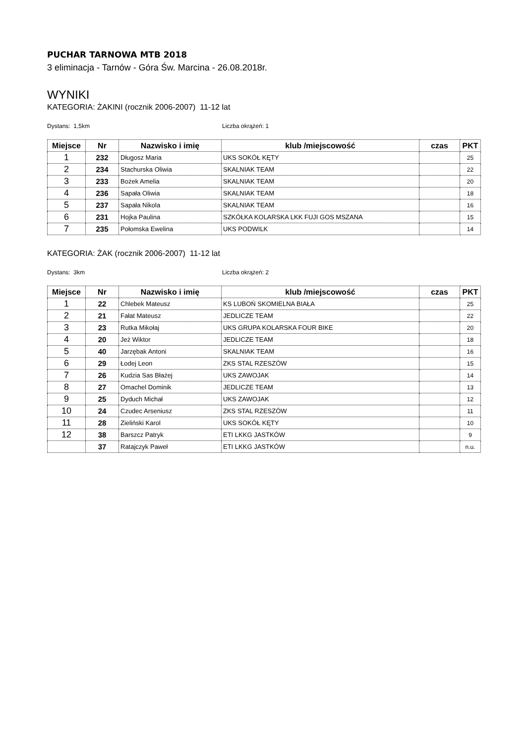PUCHAR TARNOWA MTB 2018
3 eliminacja - Tarnów - Góra Św. Marcina - 26.08.2018r.
WYNIKI
KATEGORIA: ŻAKINI (rocznik 2006-2007) 11-12 lat
Dystans: 1,5km Liczba okrążeń: 1
| Miejsce | Nr | Nazwisko i imię | klub /miejscowość | czas | PKT |
| --- | --- | --- | --- | --- | --- |
| 1 | 232 | Długosz Maria | UKS SOKÓŁ KĘTY | | 25 |
| 2 | 234 | Stachurska Oliwia | SKALNIAK TEAM | | 22 |
| 3 | 233 | Bożek Amelia | SKALNIAK TEAM | | 20 |
| 4 | 236 | Sapała Oliwia | SKALNIAK TEAM | | 18 |
| 5 | 237 | Sapała Nikola | SKALNIAK TEAM | | 16 |
| 6 | 231 | Hojka Paulina | SZKÓŁKA KOLARSKA LKK FUJI GOS MSZANA | | 15 |
| 7 | 235 | Połomska Ewelina | UKS PODWILK | | 14 |
KATEGORIA: ŻAK (rocznik 2006-2007) 11-12 lat
Dystans: 3km Liczba okrążeń: 2
| Miejsce | Nr | Nazwisko i imię | klub /miejscowość | czas | PKT |
| --- | --- | --- | --- | --- | --- |
| 1 | 22 | Chlebek Mateusz | KS LUBOŃ SKOMIELNA BIAŁA | | 25 |
| 2 | 21 | Fałat Mateusz | JEDLICZE TEAM | | 22 |
| 3 | 23 | Rutka Mikołaj | UKS GRUPA KOLARSKA FOUR BIKE | | 20 |
| 4 | 20 | Jeż Wiktor | JEDLICZE TEAM | | 18 |
| 5 | 40 | Jarzębak Antoni | SKALNIAK TEAM | | 16 |
| 6 | 29 | Łodej Leon | ZKS STAL RZESZÓW | | 15 |
| 7 | 26 | Kudzia Sas Błażej | UKS ZAWOJAK | | 14 |
| 8 | 27 | Omachel Dominik | JEDLICZE TEAM | | 13 |
| 9 | 25 | Dyduch Michał | UKS ZAWOJAK | | 12 |
| 10 | 24 | Czudec Arseniusz | ZKS STAL RZESZÓW | | 11 |
| 11 | 28 | Zieliński Karol | UKS SOKÓŁ KĘTY | | 10 |
| 12 | 38 | Barszcz Patryk | ETI LKKG JASTKÓW | | 9 |
| | 37 | Ratajczyk Paweł | ETI LKKG JASTKÓW | | n.u. |